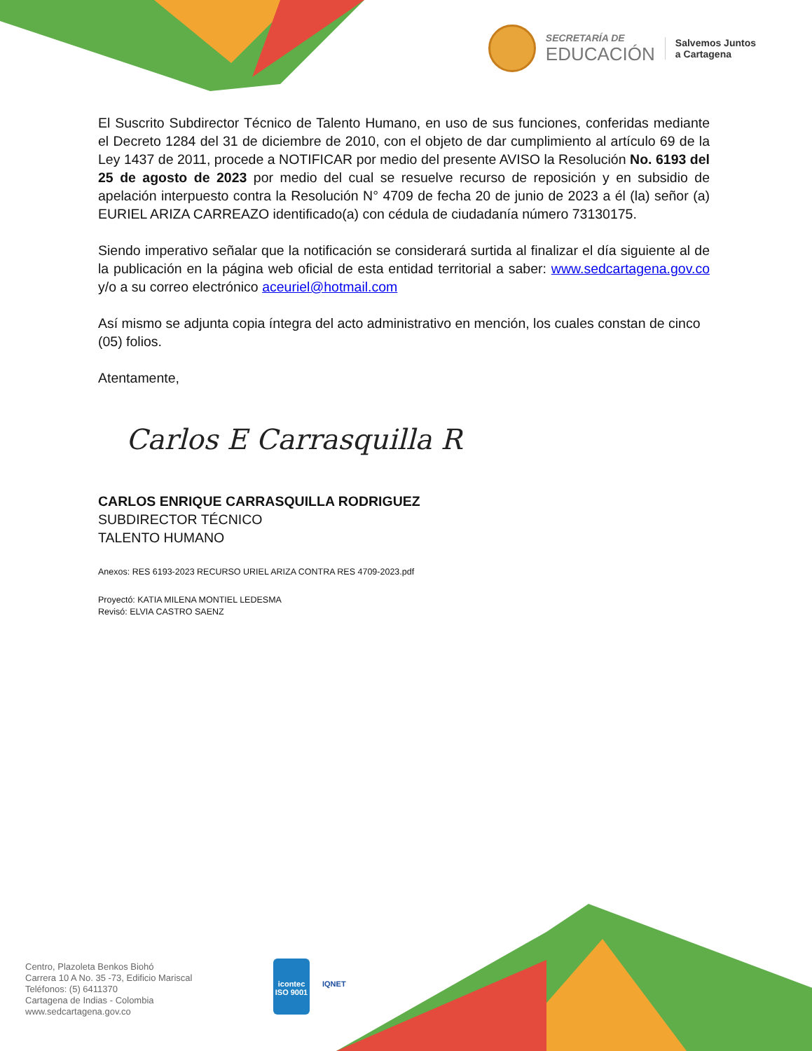SECRETARÍA DE
EDUCACIÓN
Salvemos Juntos
a Cartagena
El Suscrito Subdirector Técnico de Talento Humano, en uso de sus funciones, conferidas mediante el Decreto 1284 del 31 de diciembre de 2010, con el objeto de dar cumplimiento al artículo 69 de la Ley 1437 de 2011, procede a NOTIFICAR por medio del presente AVISO la Resolución No. 6193 del 25 de agosto de 2023 por medio del cual se resuelve recurso de reposición y en subsidio de apelación interpuesto contra la Resolución N° 4709 de fecha 20 de junio de 2023 a él (la) señor (a) EURIEL ARIZA CARREAZO identificado(a) con cédula de ciudadanía número 73130175.
Siendo imperativo señalar que la notificación se considerará surtida al finalizar el día siguiente al de la publicación en la página web oficial de esta entidad territorial a saber: www.sedcartagena.gov.co y/o a su correo electrónico aceuriel@hotmail.com
Así mismo se adjunta copia íntegra del acto administrativo en mención, los cuales constan de cinco (05) folios.
Atentamente,
Carlos E Carrasquilla R
CARLOS ENRIQUE CARRASQUILLA RODRIGUEZ
SUBDIRECTOR TÉCNICO
TALENTO HUMANO
Anexos: RES 6193-2023 RECURSO URIEL ARIZA CONTRA RES 4709-2023.pdf
Proyectó: KATIA MILENA MONTIEL LEDESMA
Revisó: ELVIA CASTRO SAENZ
Centro, Plazoleta Benkos Biohó
Carrera 10 A No. 35 -73, Edificio Mariscal
Teléfonos: (5) 6411370
Cartagena de Indias - Colombia
www.sedcartagena.gov.co
icontec
ISO 9001
IQNET